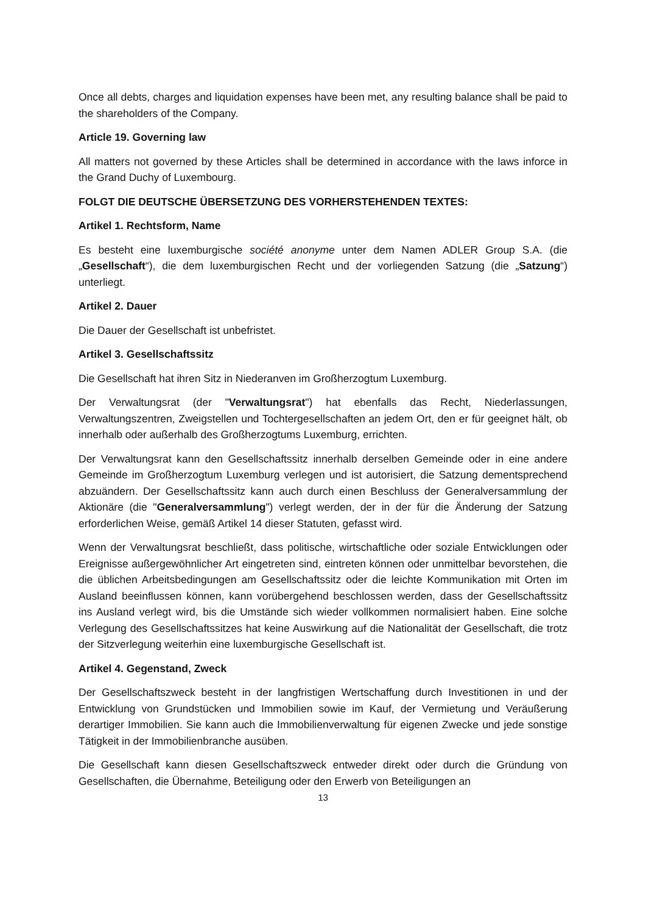Once all debts, charges and liquidation expenses have been met, any resulting balance shall be paid to the shareholders of the Company.
Article 19. Governing law
All matters not governed by these Articles shall be determined in accordance with the laws inforce in the Grand Duchy of Luxembourg.
FOLGT DIE DEUTSCHE ÜBERSETZUNG DES VORHERSTEHENDEN TEXTES:
Artikel 1. Rechtsform, Name
Es besteht eine luxemburgische société anonyme unter dem Namen ADLER Group S.A. (die „Gesellschaft“), die dem luxemburgischen Recht und der vorliegenden Satzung (die „Satzung“) unterliegt.
Artikel 2. Dauer
Die Dauer der Gesellschaft ist unbefristet.
Artikel 3. Gesellschaftssitz
Die Gesellschaft hat ihren Sitz in Niederanven im Großherzogtum Luxemburg.
Der Verwaltungsrat (der "Verwaltungsrat") hat ebenfalls das Recht, Niederlassungen, Verwaltungszentren, Zweigstellen und Tochtergesellschaften an jedem Ort, den er für geeignet hält, ob innerhalb oder außerhalb des Großherzogtums Luxemburg, errichten.
Der Verwaltungsrat kann den Gesellschaftssitz innerhalb derselben Gemeinde oder in eine andere Gemeinde im Großherzogtum Luxemburg verlegen und ist autorisiert, die Satzung dementsprechend abzuändern. Der Gesellschaftssitz kann auch durch einen Beschluss der Generalversammlung der Aktionäre (die "Generalversammlung") verlegt werden, der in der für die Änderung der Satzung erforderlichen Weise, gemäß Artikel 14 dieser Statuten, gefasst wird.
Wenn der Verwaltungsrat beschließt, dass politische, wirtschaftliche oder soziale Entwicklungen oder Ereignisse außergewöhnlicher Art eingetreten sind, eintreten können oder unmittelbar bevorstehen, die die üblichen Arbeitsbedingungen am Gesellschaftssitz oder die leichte Kommunikation mit Orten im Ausland beeinflussen können, kann vorübergehend beschlossen werden, dass der Gesellschaftssitz ins Ausland verlegt wird, bis die Umstände sich wieder vollkommen normalisiert haben. Eine solche Verlegung des Gesellschaftssitzes hat keine Auswirkung auf die Nationalität der Gesellschaft, die trotz der Sitzverlegung weiterhin eine luxemburgische Gesellschaft ist.
Artikel 4. Gegenstand, Zweck
Der Gesellschaftszweck besteht in der langfristigen Wertschaffung durch Investitionen in und der Entwicklung von Grundstücken und Immobilien sowie im Kauf, der Vermietung und Veräußerung derartiger Immobilien. Sie kann auch die Immobilienverwaltung für eigenen Zwecke und jede sonstige Tätigkeit in der Immobilienbranche ausüben.
Die Gesellschaft kann diesen Gesellschaftszweck entweder direkt oder durch die Gründung von Gesellschaften, die Übernahme, Beteiligung oder den Erwerb von Beteiligungen an
13